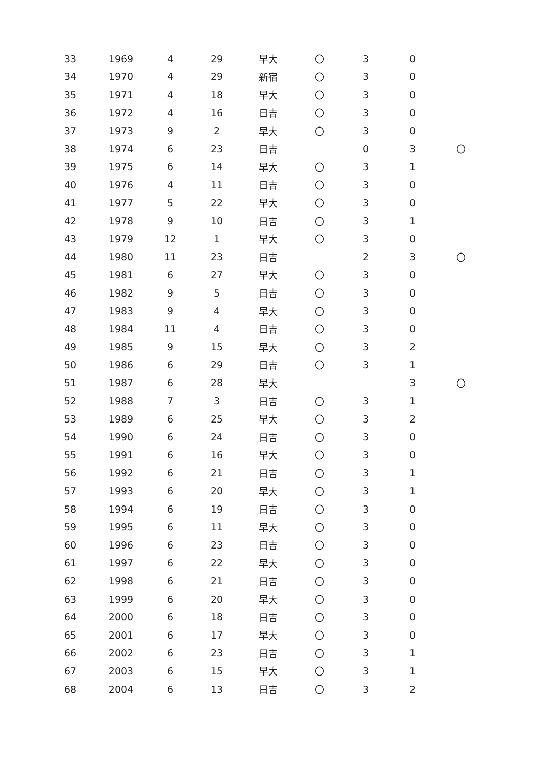| 33 | 1969 | 4 | 29 | 早大 | 〇 | 3 | 0 | |
| 34 | 1970 | 4 | 29 | 新宿 | 〇 | 3 | 0 | |
| 35 | 1971 | 4 | 18 | 早大 | 〇 | 3 | 0 | |
| 36 | 1972 | 4 | 16 | 日吉 | 〇 | 3 | 0 | |
| 37 | 1973 | 9 | 2 | 早大 | 〇 | 3 | 0 | |
| 38 | 1974 | 6 | 23 | 日吉 | | 0 | 3 | 〇 |
| 39 | 1975 | 6 | 14 | 早大 | 〇 | 3 | 1 | |
| 40 | 1976 | 4 | 11 | 日吉 | 〇 | 3 | 0 | |
| 41 | 1977 | 5 | 22 | 早大 | 〇 | 3 | 0 | |
| 42 | 1978 | 9 | 10 | 日吉 | 〇 | 3 | 1 | |
| 43 | 1979 | 12 | 1 | 早大 | 〇 | 3 | 0 | |
| 44 | 1980 | 11 | 23 | 日吉 | | 2 | 3 | 〇 |
| 45 | 1981 | 6 | 27 | 早大 | 〇 | 3 | 0 | |
| 46 | 1982 | 9 | 5 | 日吉 | 〇 | 3 | 0 | |
| 47 | 1983 | 9 | 4 | 早大 | 〇 | 3 | 0 | |
| 48 | 1984 | 11 | 4 | 日吉 | 〇 | 3 | 0 | |
| 49 | 1985 | 9 | 15 | 早大 | 〇 | 3 | 2 | |
| 50 | 1986 | 6 | 29 | 日吉 | 〇 | 3 | 1 | |
| 51 | 1987 | 6 | 28 | 早大 | | | 3 | 〇 |
| 52 | 1988 | 7 | 3 | 日吉 | 〇 | 3 | 1 | |
| 53 | 1989 | 6 | 25 | 早大 | 〇 | 3 | 2 | |
| 54 | 1990 | 6 | 24 | 日吉 | 〇 | 3 | 0 | |
| 55 | 1991 | 6 | 16 | 早大 | 〇 | 3 | 0 | |
| 56 | 1992 | 6 | 21 | 日吉 | 〇 | 3 | 1 | |
| 57 | 1993 | 6 | 20 | 早大 | 〇 | 3 | 1 | |
| 58 | 1994 | 6 | 19 | 日吉 | 〇 | 3 | 0 | |
| 59 | 1995 | 6 | 11 | 早大 | 〇 | 3 | 0 | |
| 60 | 1996 | 6 | 23 | 日吉 | 〇 | 3 | 0 | |
| 61 | 1997 | 6 | 22 | 早大 | 〇 | 3 | 0 | |
| 62 | 1998 | 6 | 21 | 日吉 | 〇 | 3 | 0 | |
| 63 | 1999 | 6 | 20 | 早大 | 〇 | 3 | 0 | |
| 64 | 2000 | 6 | 18 | 日吉 | 〇 | 3 | 0 | |
| 65 | 2001 | 6 | 17 | 早大 | 〇 | 3 | 0 | |
| 66 | 2002 | 6 | 23 | 日吉 | 〇 | 3 | 1 | |
| 67 | 2003 | 6 | 15 | 早大 | 〇 | 3 | 1 | |
| 68 | 2004 | 6 | 13 | 日吉 | 〇 | 3 | 2 | |